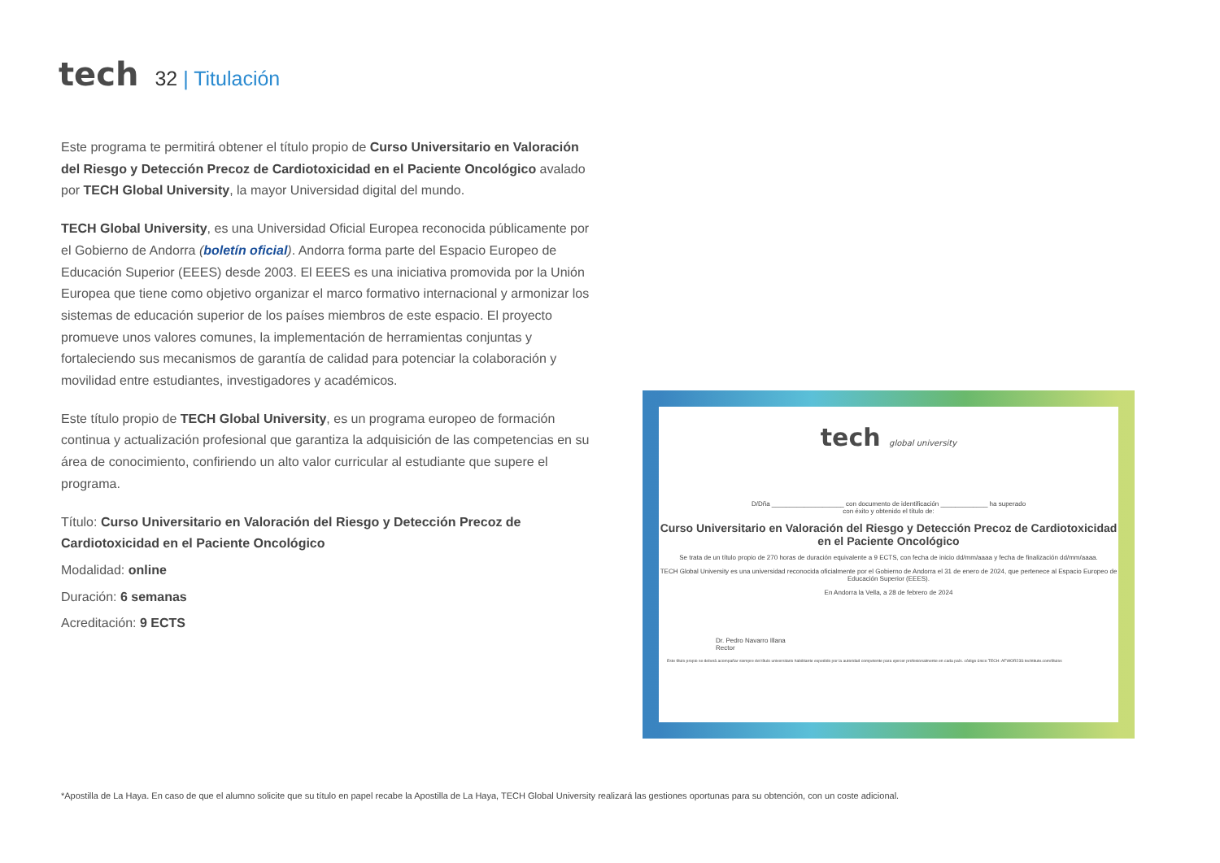tech
32 | Titulación
Este programa te permitirá obtener el título propio de Curso Universitario en Valoración del Riesgo y Detección Precoz de Cardiotoxicidad en el Paciente Oncológico avalado por TECH Global University, la mayor Universidad digital del mundo.
TECH Global University, es una Universidad Oficial Europea reconocida públicamente por el Gobierno de Andorra (boletín oficial). Andorra forma parte del Espacio Europeo de Educación Superior (EEES) desde 2003. El EEES es una iniciativa promovida por la Unión Europea que tiene como objetivo organizar el marco formativo internacional y armonizar los sistemas de educación superior de los países miembros de este espacio. El proyecto promueve unos valores comunes, la implementación de herramientas conjuntas y fortaleciendo sus mecanismos de garantía de calidad para potenciar la colaboración y movilidad entre estudiantes, investigadores y académicos.
Este título propio de TECH Global University, es un programa europeo de formación continua y actualización profesional que garantiza la adquisición de las competencias en su área de conocimiento, confiriendo un alto valor curricular al estudiante que supere el programa.
Título: Curso Universitario en Valoración del Riesgo y Detección Precoz de Cardiotoxicidad en el Paciente Oncológico
Modalidad: online
Duración: 6 semanas
Acreditación: 9 ECTS
tech global university
D/Dña ____________________ con documento de identificación _____________ ha superado
con éxito y obtenido el título de:
Curso Universitario en Valoración del Riesgo y Detección Precoz de Cardiotoxicidad en el Paciente Oncológico
Se trata de un título propio de 270 horas de duración equivalente a 9 ECTS, con fecha de inicio dd/mm/aaaa y fecha de finalización dd/mm/aaaa.
TECH Global University es una universidad reconocida oficialmente por el Gobierno de Andorra el 31 de enero de 2024, que pertenece al Espacio Europeo de Educación Superior (EEES).
En Andorra la Vella, a 28 de febrero de 2024
Dr. Pedro Navarro Illana
Rector
Este título propio se deberá acompañar siempre del título universitario habilitante expedido por la autoridad competente para ejercer profesionalmente en cada país. código único TECH: AFWOR23S techtitute.com/títulos
*Apostilla de La Haya. En caso de que el alumno solicite que su título en papel recabe la Apostilla de La Haya, TECH Global University realizará las gestiones oportunas para su obtención, con un coste adicional.